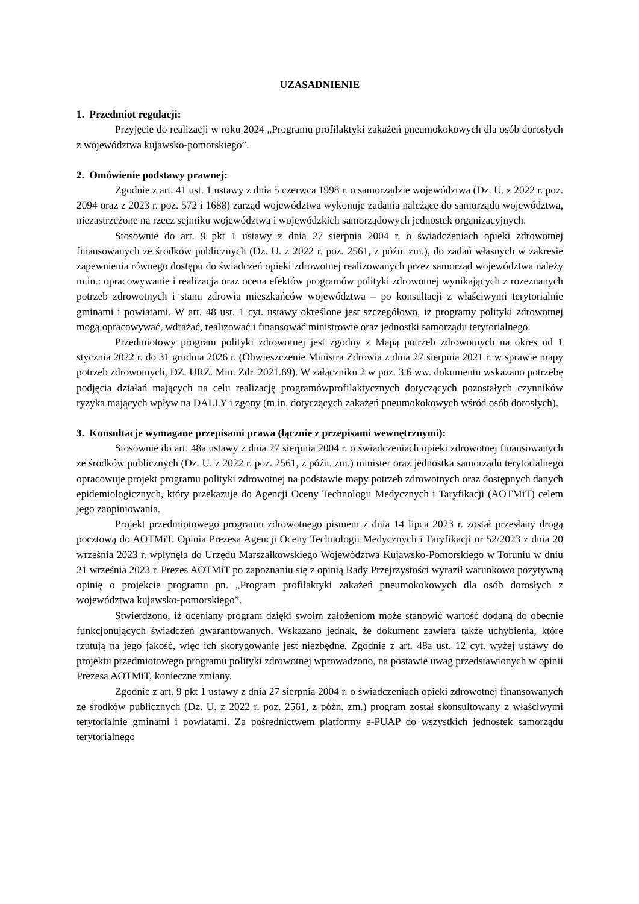UZASADNIENIE
1. Przedmiot regulacji:
Przyjęcie do realizacji w roku 2024 „Programu profilaktyki zakażeń pneumokokowych dla osób dorosłych z województwa kujawsko-pomorskiego”.
2. Omówienie podstawy prawnej:
Zgodnie z art. 41 ust. 1 ustawy z dnia 5 czerwca 1998 r. o samorządzie województwa (Dz. U. z 2022 r. poz. 2094 oraz z 2023 r. poz. 572 i 1688) zarząd województwa wykonuje zadania należące do samorządu województwa, niezastrzeżone na rzecz sejmiku województwa i wojewódzkich samorządowych jednostek organizacyjnych.
Stosownie do art. 9 pkt 1 ustawy z dnia 27 sierpnia 2004 r. o świadczeniach opieki zdrowotnej finansowanych ze środków publicznych (Dz. U. z 2022 r. poz. 2561, z późn. zm.), do zadań własnych w zakresie zapewnienia równego dostępu do świadczeń opieki zdrowotnej realizowanych przez samorząd województwa należy m.in.: opracowywanie i realizacja oraz ocena efektów programów polityki zdrowotnej wynikających z rozeznanych potrzeb zdrowotnych i stanu zdrowia mieszkańców województwa – po konsultacji z właściwymi terytorialnie gminami i powiatami. W art. 48 ust. 1 cyt. ustawy określone jest szczegółowo, iż programy polityki zdrowotnej mogą opracowywać, wdrażać, realizować i finansować ministrowie oraz jednostki samorządu terytorialnego.
Przedmiotowy program polityki zdrowotnej jest zgodny z Mapą potrzeb zdrowotnych na okres od 1 stycznia 2022 r. do 31 grudnia 2026 r. (Obwieszczenie Ministra Zdrowia z dnia 27 sierpnia 2021 r. w sprawie mapy potrzeb zdrowotnych, DZ. URZ. Min. Zdr. 2021.69). W załączniku 2 w poz. 3.6 ww. dokumentu wskazano potrzebę podjęcia działań mających na celu realizację programówprofilaktycznych dotyczących pozostałych czynników ryzyka mających wpływ na DALLY i zgony (m.in. dotyczących zakażeń pneumokokowych wśród osób dorosłych).
3. Konsultacje wymagane przepisami prawa (łącznie z przepisami wewnętrznymi):
Stosownie do art. 48a ustawy z dnia 27 sierpnia 2004 r. o świadczeniach opieki zdrowotnej finansowanych ze środków publicznych (Dz. U. z 2022 r. poz. 2561, z późn. zm.) minister oraz jednostka samorządu terytorialnego opracowuje projekt programu polityki zdrowotnej na podstawie mapy potrzeb zdrowotnych oraz dostępnych danych epidemiologicznych, który przekazuje do Agencji Oceny Technologii Medycznych i Taryfikacji (AOTMiT) celem jego zaopiniowania.
Projekt przedmiotowego programu zdrowotnego pismem z dnia 14 lipca 2023 r. został przesłany drogą pocztową do AOTMiT. Opinia Prezesa Agencji Oceny Technologii Medycznych i Taryfikacji nr 52/2023 z dnia 20 września 2023 r. wpłynęła do Urzędu Marszałkowskiego Województwa Kujawsko-Pomorskiego w Toruniu w dniu 21 września 2023 r. Prezes AOTMiT po zapoznaniu się z opinią Rady Przejrzystości wyraził warunkowo pozytywną opinię o projekcie programu pn. „Program profilaktyki zakażeń pneumokokowych dla osób dorosłych z województwa kujawsko-pomorskiego”.
Stwierdzono, iż oceniany program dzięki swoim założeniom może stanowić wartość dodaną do obecnie funkcjonujących świadczeń gwarantowanych. Wskazano jednak, że dokument zawiera także uchybienia, które rzutują na jego jakość, więc ich skorygowanie jest niezbędne. Zgodnie z art. 48a ust. 12 cyt. wyżej ustawy do projektu przedmiotowego programu polityki zdrowotnej wprowadzono, na postawie uwag przedstawionych w opinii Prezesa AOTMiT, konieczne zmiany.
Zgodnie z art. 9 pkt 1 ustawy z dnia 27 sierpnia 2004 r. o świadczeniach opieki zdrowotnej finansowanych ze środków publicznych (Dz. U. z 2022 r. poz. 2561, z późn. zm.) program został skonsultowany z właściwymi terytorialnie gminami i powiatami. Za pośrednictwem platformy e-PUAP do wszystkich jednostek samorządu terytorialnego